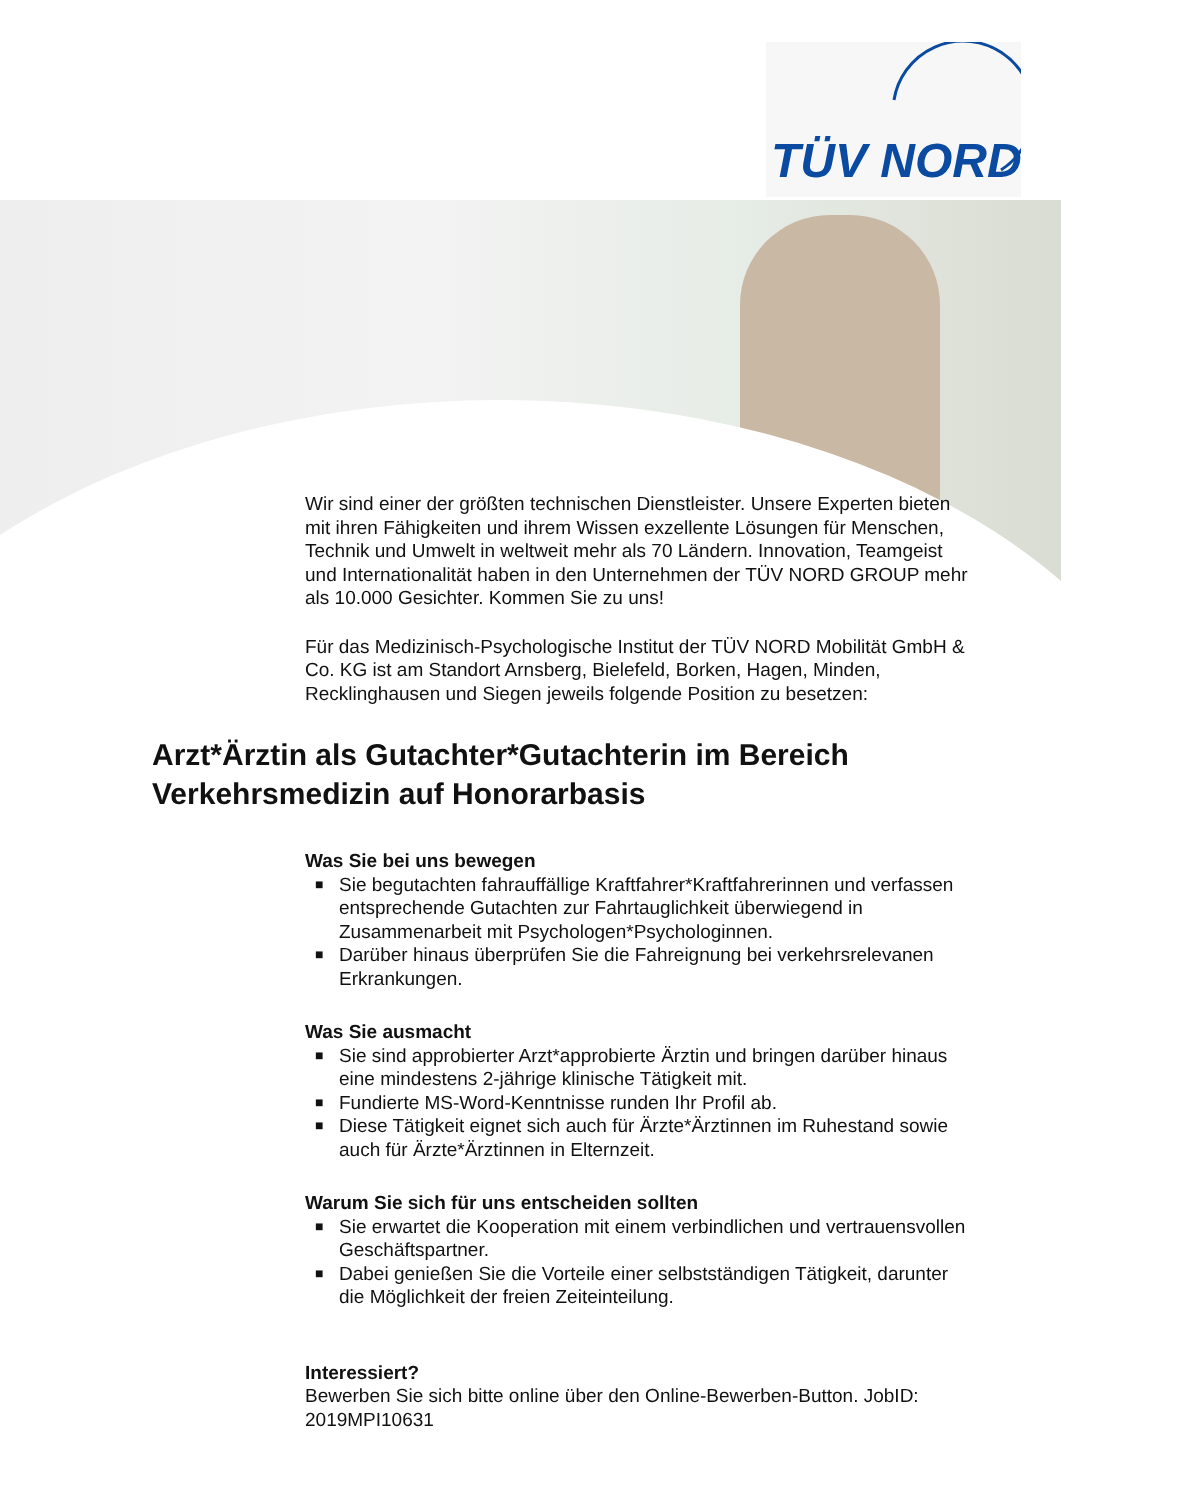TÜV NORD
Wir sind einer der größten technischen Dienstleister. Unsere Experten bieten mit ihren Fähigkeiten und ihrem Wissen exzellente Lösungen für Menschen, Technik und Umwelt in weltweit mehr als 70 Ländern. Innovation, Teamgeist und Internationalität haben in den Unternehmen der TÜV NORD GROUP mehr als 10.000 Gesichter. Kommen Sie zu uns!
Für das Medizinisch-Psychologische Institut der TÜV NORD Mobilität GmbH & Co. KG ist am Standort Arnsberg, Bielefeld, Borken, Hagen, Minden, Recklinghausen und Siegen jeweils folgende Position zu besetzen:
Arzt*Ärztin als Gutachter*Gutachterin im Bereich Verkehrsmedizin auf Honorarbasis
Was Sie bei uns bewegen
■ Sie begutachten fahrauffällige Kraftfahrer*Kraftfahrerinnen und verfassen entsprechende Gutachten zur Fahrtauglichkeit überwiegend in Zusammenarbeit mit Psychologen*Psychologinnen.
■ Darüber hinaus überprüfen Sie die Fahreignung bei verkehrsrelevanen Erkrankungen.
Was Sie ausmacht
■ Sie sind approbierter Arzt*approbierte Ärztin und bringen darüber hinaus eine mindestens 2-jährige klinische Tätigkeit mit.
■ Fundierte MS-Word-Kenntnisse runden Ihr Profil ab.
■ Diese Tätigkeit eignet sich auch für Ärzte*Ärztinnen im Ruhestand sowie auch für Ärzte*Ärztinnen in Elternzeit.
Warum Sie sich für uns entscheiden sollten
■ Sie erwartet die Kooperation mit einem verbindlichen und vertrauensvollen Geschäftspartner.
■ Dabei genießen Sie die Vorteile einer selbstständigen Tätigkeit, darunter die Möglichkeit der freien Zeiteinteilung.
Interessiert?
Bewerben Sie sich bitte online über den Online-Bewerben-Button. JobID: 2019MPI10631